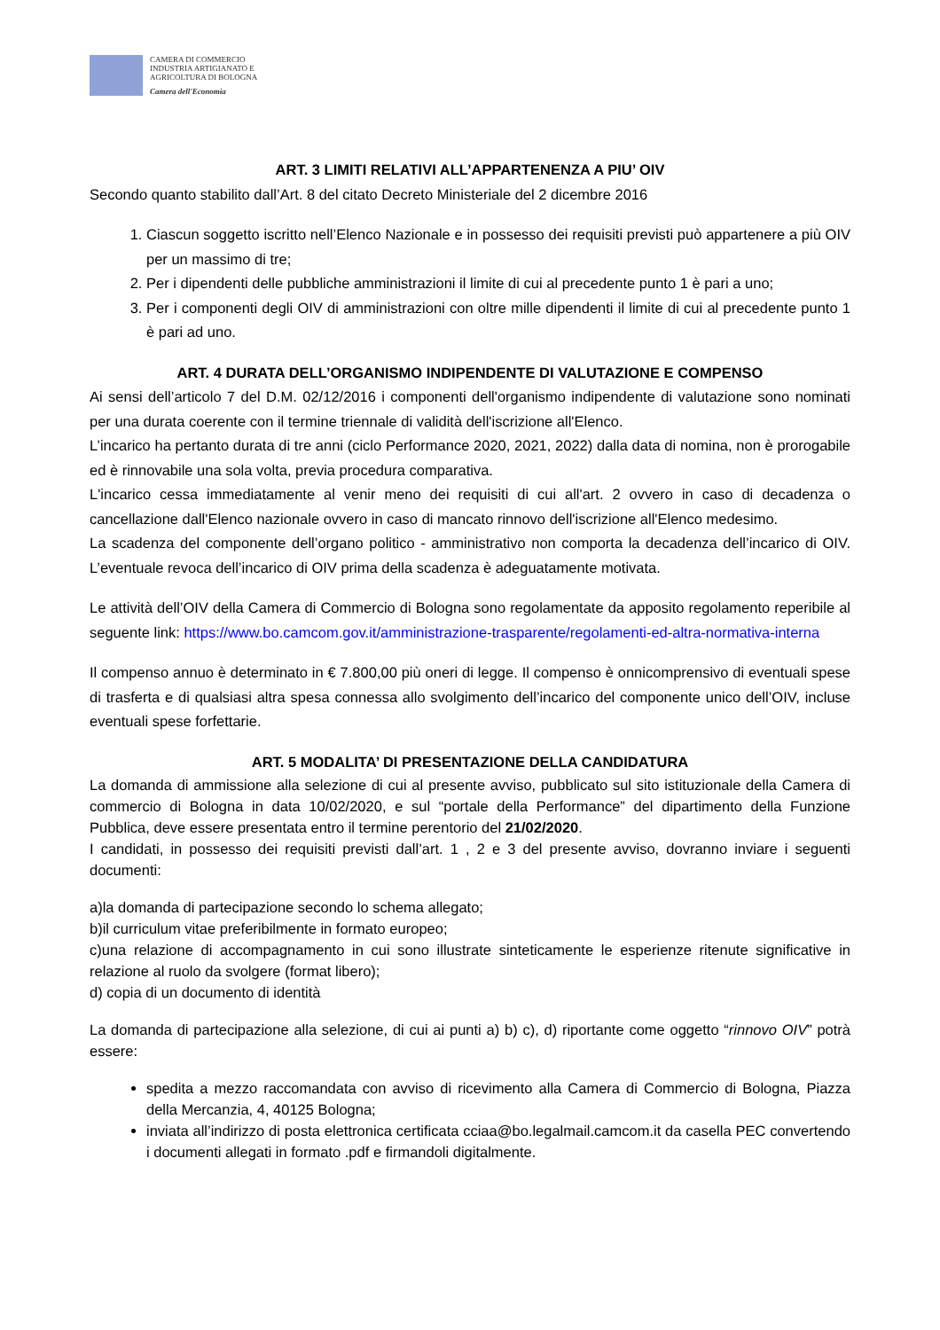CAMERA DI COMMERCIO
INDUSTRIA ARTIGIANATO E
AGRICOLTURA DI BOLOGNA
Camera dell'Economia
ART. 3 LIMITI RELATIVI ALL’APPARTENENZA A PIU’ OIV
Secondo quanto stabilito dall’Art. 8 del citato Decreto Ministeriale del 2 dicembre 2016
1. Ciascun soggetto iscritto nell’Elenco Nazionale e in possesso dei requisiti previsti può appartenere a più OIV per un massimo di tre;
2. Per i dipendenti delle pubbliche amministrazioni il limite di cui al precedente punto 1 è pari a uno;
3. Per i componenti degli OIV di amministrazioni con oltre mille dipendenti il limite di cui al precedente punto 1 è pari ad uno.
ART. 4 DURATA DELL’ORGANISMO INDIPENDENTE DI VALUTAZIONE E COMPENSO
Ai sensi dell’articolo 7 del D.M. 02/12/2016 i componenti dell'organismo indipendente di valutazione sono nominati per una durata coerente con il termine triennale di validità dell'iscrizione all'Elenco.
L’incarico ha pertanto durata di tre anni (ciclo Performance 2020, 2021, 2022) dalla data di nomina, non è prorogabile ed è rinnovabile una sola volta, previa procedura comparativa.
L'incarico cessa immediatamente al venir meno dei requisiti di cui all'art. 2 ovvero in caso di decadenza o cancellazione dall'Elenco nazionale ovvero in caso di mancato rinnovo dell'iscrizione all'Elenco medesimo.
La scadenza del componente dell’organo politico - amministrativo non comporta la decadenza dell’incarico di OIV. L’eventuale revoca dell’incarico di OIV prima della scadenza è adeguatamente motivata.
Le attività dell’OIV della Camera di Commercio di Bologna sono regolamentate da apposito regolamento reperibile al seguente link: https://www.bo.camcom.gov.it/amministrazione-trasparente/regolamenti-ed-altra-normativa-interna
Il compenso annuo è determinato in € 7.800,00 più oneri di legge. Il compenso è onnicomprensivo di eventuali spese di trasferta e di qualsiasi altra spesa connessa allo svolgimento dell’incarico del componente unico dell’OIV, incluse eventuali spese forfettarie.
ART. 5 MODALITA’ DI PRESENTAZIONE DELLA CANDIDATURA
La domanda di ammissione alla selezione di cui al presente avviso, pubblicato sul sito istituzionale della Camera di commercio di Bologna in data 10/02/2020, e sul “portale della Performance” del dipartimento della Funzione Pubblica, deve essere presentata entro il termine perentorio del 21/02/2020.
I candidati, in possesso dei requisiti previsti dall’art. 1 , 2 e 3 del presente avviso, dovranno inviare i seguenti documenti:
a)la domanda di partecipazione secondo lo schema allegato;
b)il curriculum vitae preferibilmente in formato europeo;
c)una relazione di accompagnamento in cui sono illustrate sinteticamente le esperienze ritenute significative in relazione al ruolo da svolgere (format libero);
d) copia di un documento di identità
La domanda di partecipazione alla selezione, di cui ai punti a) b) c), d) riportante come oggetto “rinnovo OIV” potrà essere:
spedita a mezzo raccomandata con avviso di ricevimento alla Camera di Commercio di Bologna, Piazza della Mercanzia, 4, 40125 Bologna;
inviata all’indirizzo di posta elettronica certificata cciaa@bo.legalmail.camcom.it da casella PEC convertendo i documenti allegati in formato .pdf e firmandoli digitalmente.